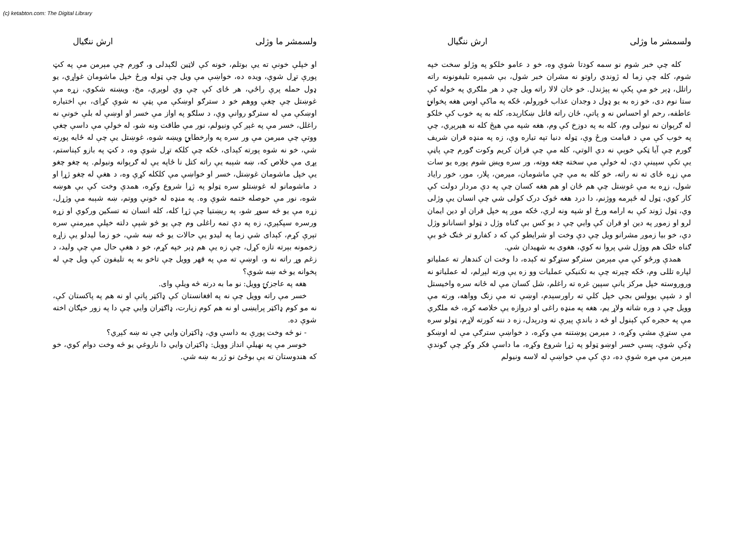(c) ketabton.com: The Digital Library
ولسمشر ما وژلی ارش ننگیال
کله چې خبر شوم نو سمه کودتا شوې وه، خو د عامو خلکو په وژلو سخت خپه شوم، کله چې زما له ژوندي راوتو نه مشران خبر شول، بې شمېره تلیفونونه راته راتلل، ډېر خو مې پکې نه پېژندل. خو خان لالا راته ویل چې د هر ملګري په خوله کې ستا نوم دی، خو زه به یو ډول د وجدان عذاب ځورولم، ځکه په ماکې اوس هغه پخوانۍ عاطفه، رحم او احساس نه و پاتې، ځان راته قاتل ښکارېده، کله به په خوب کې خلکو له ګرېوان نه نیولی وم، کله به په دوزخ کې وم، هغه شپه مې هېڅ کله نه هېرېږي، چې په خوب کې مې د قیامت ورځ وې، ټوله دنیا تپه تیاره وې، زه په منډه قران شریف ګورم چې آیا ټکي خوېې نه دي الوتي، کله مې چې قران کریم وکوت ګورم چې پاڼې یې تکې سپینې دي، له خولې مې سخته چغه ووته، ور سره ویښ شوم پوره یو سات مې زړه ځای ته نه راته، خو کله به مې چې ماشومان، میرمن، پلار، مور، خور رایاد شول، زړه به مې غوښتل چې هم ځان او هم هغه کسان چې په دې مردار دولت کې کار کوي، ټول له ځېرمه ووژنم، دا درد هغه څوک درک کولی شي چې انسان یې وژلی وي، ټول ژوند کې به ارامه ورځ او شپه ونه لري، ځکه موږ په خپل قران او دین ایمان لرو او زموږ په دین او قران کې وایي چې د یو کس بې ګناه وژل د ټولو انسانانو وژل دي، خو بیا زموږ مشرانو ویل چې دې وخت او شرایطو کې که د کفارو تر څنګ څو بې ګناه خلک هم ووژل شي پروا نه کوي، هغوی به شهیدان شي.
همدې ورځو کې مې مېرمن سترګو ستړګو ته کېده، دا وخت ان کندهار ته عملیاتو لپاره تللی وم، ځکه چېرته چې به تکنیکي عملیات وو زه یې ورته لېږلم، له عملیاتو نه وروروسته خپل مرکز یانې سپین غره ته راغلم، شل کسان مې له ځانه سره واخیستل او د شپې یوولس بجې خپل کلي ته راورسېدم، اوښې ته مې زنګ وواهه، ورته مې وویل چې د وره شاته ولاړ یم، هغه په منډه راغی او دروازه یې خلاصه کړه، څه ملګري مې په حجره کې کېنول او څه د باندې پیرې ته ودرېدل، زه د ننه کورته لاړم، ټولو سره مې ستړې مشې وکړه، د مېرمن پوښتنه مې وکړه، د خواښې سترګې مې له اوښکو ډکې شوې، پسې خسر اوښو ټولو په ژړا شروع وکړه، ما داسې فکر وکړ چې ګوندې مېرمن مې مړه شوې ده، دې کې مې خواښې له لاسه ونیولم
ولسمشر ما وژلی ارش ننګیال
او خپلې خونې ته یې بوتلم، خونه کې لاټین لګېدلی و، ګورم چې مېرمن مې په کټ پورې تړل شوې، ویده ده، خواښې مې ویل چې ټوله ورځ خپل ماشومان غواړي، یو ډول حمله پرې راځي، هر ځای کې چې وي لوېږي، مخ، ویښته شکوي، زړه مې غوښتل چې چغې ووهم خو د سترګو اوښکې مې پټې نه شوې کړای، بې اختیاره اوښکې مې له سترګو روانې وې، د سلګو په اواز مې خسر او اوښې له بلې خونې نه راغلل، خسر مې په غېږ کې ونیولم، نور مې طاقت ونه شو، له خولې مې داسې چغې ووتې چې میرمن مې ور سره په وارخطایۍ ویښه شوه، غوښتل یې چې له ځایه پورته شي، خو نه شوه پورته کېدای، ځکه چې کلکه تړل شوې وه، د کټ په بازو کېناستم، پړی مې خلاص که، ښه شېبه یې راته کتل نا ځاپه یې له ګرېوانه ونیولم. په چغو چغو یې خپل ماشومان غوښتل، خسر او خواښې مې کلکله کړې وه، د هغې له چغو ژړا او د ماشومانو له غوښتلو سره ټولو په ژړا شروع وکړه، همدې وخت کې بې هوښه شوه، نور مې حوصله ختمه شوې وه. په منډه له خونې ووتم، ښه شېبه مې وژړل، زړه مې یو څه سوړ شو، په ریښتیا چې ژړا کله، کله انسان ته تسکین ورکوي او زړه ورسره سپکېږي، زه په دې تمه راغلی وم چې یو څو شپې دلته خپلې میرمنې سره تېرې کړم، کېدای شي زما په لیدو یې حالات یو څه ښه شي، خو زما لیدلو یې زاړه زخمونه بېرته تازه کړل، چې زه یې هم ډېر خپه کړم، خو د هغې حال مې چې ولید، د زغم وړ راته نه و، اوښې ته مې په قهر وویل چې تاخو به په تلیفون کې ویل چې له پخوانه یو څه ښه شوې؟
هغه په عاجزۍ وویل: نو ما به درته څه ویلې وای.
خسر مې راته وویل چې نه په افغانستان کې ډاکټر پاتې او نه هم په پاکستان کې، نه مو کوم ډاکټر پرایښی او نه هم کوم زیارت، ډاګټران وایي چې دا په زور خپګان اخته شوې ده.
- نو څه وخت پورې به داسې وي، ډاکټران وایي چې نه ښه کېږي؟
خوسر مې په نهیلې انداز وویل: ډاکټران وایي دا ناروغي یو څه وخت دوام کوي، خو که هندوستان ته یې بوځئ نو ژر به ښه شي.